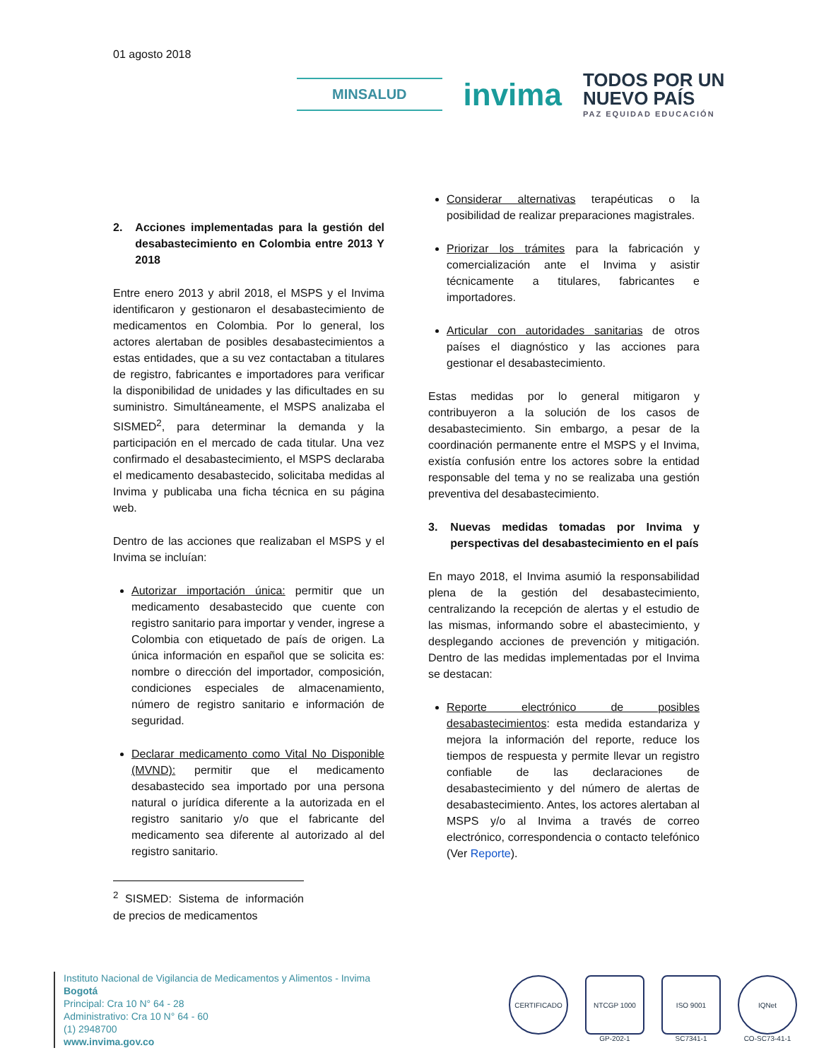01 agosto 2018
MINSALUD
invima
TODOS POR UN
NUEVO PAÍS
PAZ EQUIDAD EDUCACIÓN
2. Acciones implementadas para la gestión del desabastecimiento en Colombia entre 2013 Y 2018
Entre enero 2013 y abril 2018, el MSPS y el Invima identificaron y gestionaron el desabastecimiento de medicamentos en Colombia. Por lo general, los actores alertaban de posibles desabastecimientos a estas entidades, que a su vez contactaban a titulares de registro, fabricantes e importadores para verificar la disponibilidad de unidades y las dificultades en su suministro. Simultáneamente, el MSPS analizaba el SISMED<sup>2</sup>, para determinar la demanda y la participación en el mercado de cada titular. Una vez confirmado el desabastecimiento, el MSPS declaraba el medicamento desabastecido, solicitaba medidas al Invima y publicaba una ficha técnica en su página web.
Dentro de las acciones que realizaban el MSPS y el Invima se incluían:
Autorizar importación única: permitir que un medicamento desabastecido que cuente con registro sanitario para importar y vender, ingrese a Colombia con etiquetado de país de origen. La única información en español que se solicita es: nombre o dirección del importador, composición, condiciones especiales de almacenamiento, número de registro sanitario e información de seguridad.
Declarar medicamento como Vital No Disponible (MVND): permitir que el medicamento desabastecido sea importado por una persona natural o jurídica diferente a la autorizada en el registro sanitario y/o que el fabricante del medicamento sea diferente al autorizado al del registro sanitario.
<sup>2</sup> SISMED: Sistema de información de precios de medicamentos
Considerar alternativas terapéuticas o la posibilidad de realizar preparaciones magistrales.
Priorizar los trámites para la fabricación y comercialización ante el Invima y asistir técnicamente a titulares, fabricantes e importadores.
Articular con autoridades sanitarias de otros países el diagnóstico y las acciones para gestionar el desabastecimiento.
Estas medidas por lo general mitigaron y contribuyeron a la solución de los casos de desabastecimiento. Sin embargo, a pesar de la coordinación permanente entre el MSPS y el Invima, existía confusión entre los actores sobre la entidad responsable del tema y no se realizaba una gestión preventiva del desabastecimiento.
3. Nuevas medidas tomadas por Invima y perspectivas del desabastecimiento en el país
En mayo 2018, el Invima asumió la responsabilidad plena de la gestión del desabastecimiento, centralizando la recepción de alertas y el estudio de las mismas, informando sobre el abastecimiento, y desplegando acciones de prevención y mitigación. Dentro de las medidas implementadas por el Invima se destacan:
Reporte electrónico de posibles desabastecimientos: esta medida estandariza y mejora la información del reporte, reduce los tiempos de respuesta y permite llevar un registro confiable de las declaraciones de desabastecimiento y del número de alertas de desabastecimiento. Antes, los actores alertaban al MSPS y/o al Invima a través de correo electrónico, correspondencia o contacto telefónico (Ver Reporte).
Instituto Nacional de Vigilancia de Medicamentos y Alimentos - Invima
Bogotá
Principal: Cra 10 N° 64 - 28
Administrativo: Cra 10 N° 64 - 60
(1) 2948700
www.invima.gov.co
CERTIFICADO NTCGP 1000
GP-202-1
ISO 9001
SC7341-1
IQNet
CO-SC73-41-1